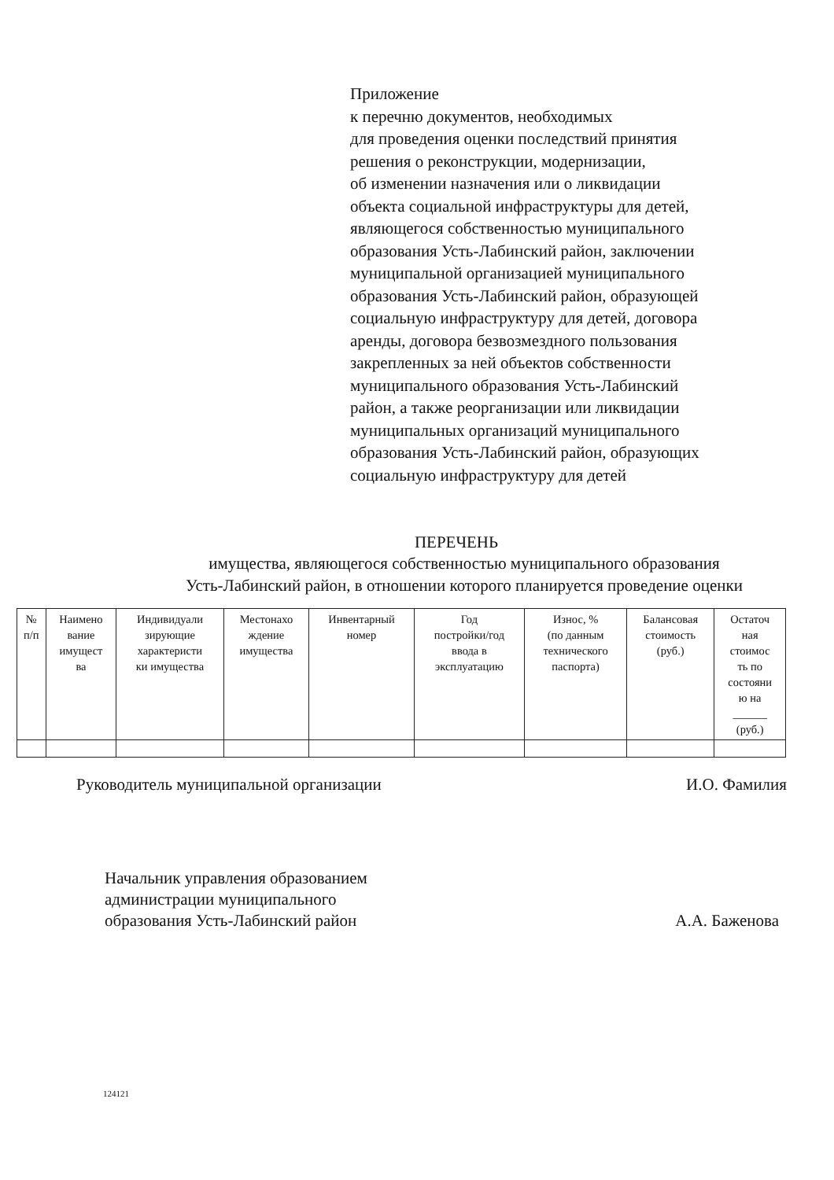Приложение
к перечню документов, необходимых
для проведения оценки последствий принятия
решения о реконструкции, модернизации,
об изменении назначения или о ликвидации
объекта социальной инфраструктуры для детей,
являющегося собственностью муниципального
образования Усть-Лабинский район, заключении
муниципальной организацией муниципального
образования Усть-Лабинский район, образующей
социальную инфраструктуру для детей, договора
аренды, договора безвозмездного пользования
закрепленных за ней объектов собственности
муниципального образования Усть-Лабинский
район, а также реорганизации или ликвидации
муниципальных организаций муниципального
образования Усть-Лабинский район, образующих
социальную инфраструктуру для детей
ПЕРЕЧЕНЬ
имущества, являющегося собственностью муниципального образования
Усть-Лабинский район, в отношении которого планируется проведение оценки
| № п/п | Наимено вание имущест ва | Индивидуали зирующие характеристи ки имущества | Местонахо ждение имущества | Инвентарный номер | Год постройки/год ввода в эксплуатацию | Износ, % (по данным технического паспорта) | Балансовая стоимость (руб.) | Остаточ ная стоимос ть по состояни ю на ______ (руб.) |
| --- | --- | --- | --- | --- | --- | --- | --- | --- |
Руководитель муниципальной организации И.О. Фамилия
Начальник управления образованием
администрации муниципального
образования Усть-Лабинский район А.А. Баженова
124121